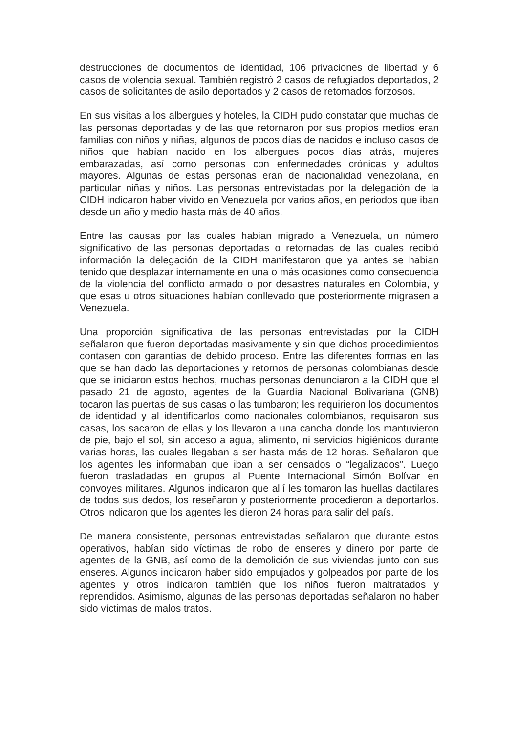destrucciones de documentos de identidad, 106 privaciones de libertad y 6 casos de violencia sexual. También registró 2 casos de refugiados deportados, 2 casos de solicitantes de asilo deportados y 2 casos de retornados forzosos.
En sus visitas a los albergues y hoteles, la CIDH pudo constatar que muchas de las personas deportadas y de las que retornaron por sus propios medios eran familias con niños y niñas, algunos de pocos días de nacidos e incluso casos de niños que habían nacido en los albergues pocos días atrás, mujeres embarazadas, así como personas con enfermedades crónicas y adultos mayores. Algunas de estas personas eran de nacionalidad venezolana, en particular niñas y niños. Las personas entrevistadas por la delegación de la CIDH indicaron haber vivido en Venezuela por varios años, en periodos que iban desde un año y medio hasta más de 40 años.
Entre las causas por las cuales habian migrado a Venezuela, un número significativo de las personas deportadas o retornadas de las cuales recibió información la delegación de la CIDH manifestaron que ya antes se habian tenido que desplazar internamente en una o más ocasiones como consecuencia de la violencia del conflicto armado o por desastres naturales en Colombia, y que esas u otros situaciones habían conllevado que posteriormente migrasen a Venezuela.
Una proporción significativa de las personas entrevistadas por la CIDH señalaron que fueron deportadas masivamente y sin que dichos procedimientos contasen con garantías de debido proceso. Entre las diferentes formas en las que se han dado las deportaciones y retornos de personas colombianas desde que se iniciaron estos hechos, muchas personas denunciaron a la CIDH que el pasado 21 de agosto, agentes de la Guardia Nacional Bolivariana (GNB) tocaron las puertas de sus casas o las tumbaron; les requirieron los documentos de identidad y al identificarlos como nacionales colombianos, requisaron sus casas, los sacaron de ellas y los llevaron a una cancha donde los mantuvieron de pie, bajo el sol, sin acceso a agua, alimento, ni servicios higiénicos durante varias horas, las cuales llegaban a ser hasta más de 12 horas. Señalaron que los agentes les informaban que iban a ser censados o “legalizados”. Luego fueron trasladadas en grupos al Puente Internacional Simón Bolívar en convoyes militares. Algunos indicaron que allí les tomaron las huellas dactilares de todos sus dedos, los reseñaron y posteriormente procedieron a deportarlos. Otros indicaron que los agentes les dieron 24 horas para salir del país.
De manera consistente, personas entrevistadas señalaron que durante estos operativos, habían sido víctimas de robo de enseres y dinero por parte de agentes de la GNB, así como de la demolición de sus viviendas junto con sus enseres. Algunos indicaron haber sido empujados y golpeados por parte de los agentes y otros indicaron también que los niños fueron maltratados y reprendidos. Asimismo, algunas de las personas deportadas señalaron no haber sido víctimas de malos tratos.